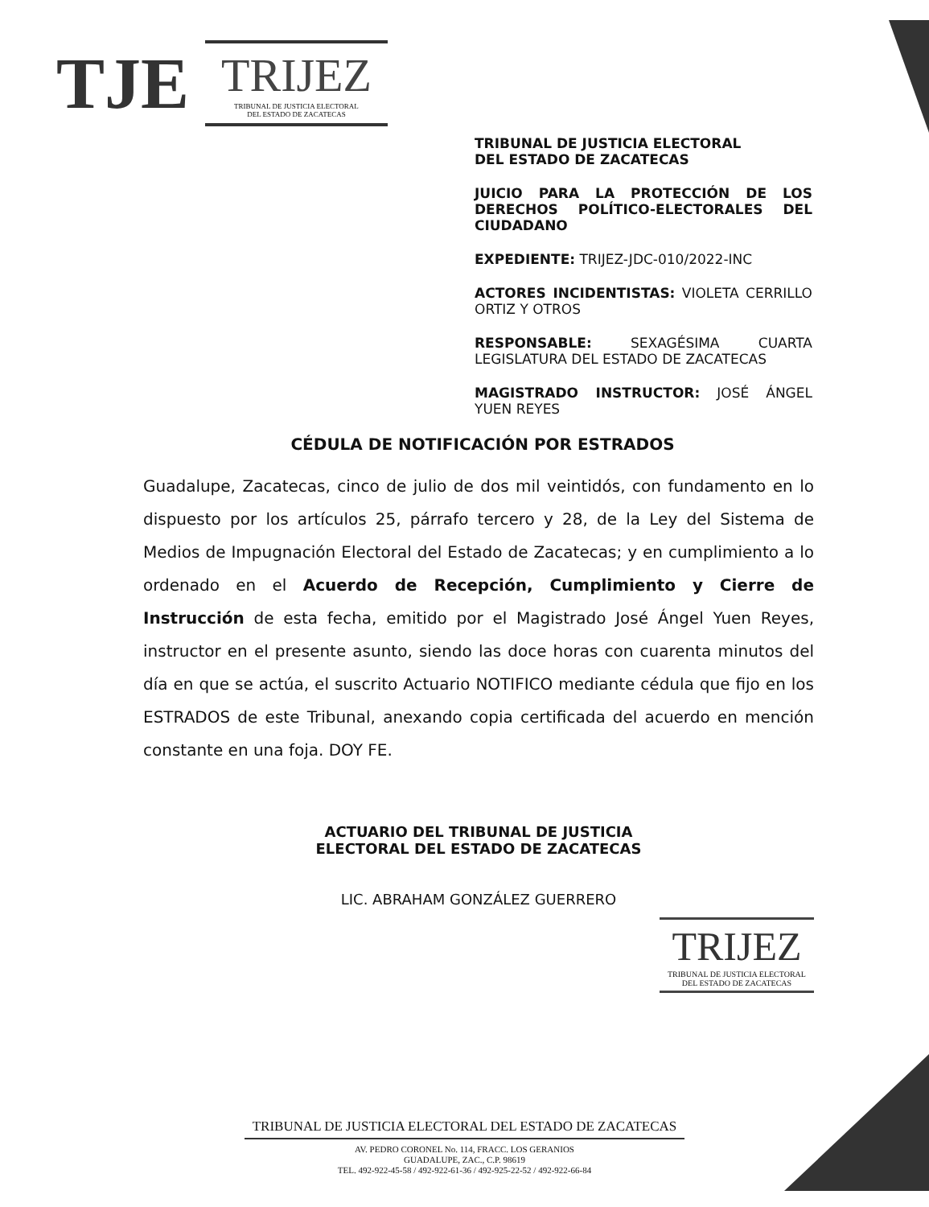TJE
TRIJEZ
TRIBUNAL DE JUSTICIA ELECTORAL
DEL ESTADO DE ZACATECAS
TRIBUNAL DE JUSTICIA ELECTORAL
DEL ESTADO DE ZACATECAS
JUICIO PARA LA PROTECCIÓN DE LOS DERECHOS POLÍTICO-ELECTORALES DEL CIUDADANO
EXPEDIENTE: TRIJEZ-JDC-010/2022-INC
ACTORES INCIDENTISTAS: VIOLETA CERRILLO ORTIZ Y OTROS
RESPONSABLE: SEXAGÉSIMA CUARTA LEGISLATURA DEL ESTADO DE ZACATECAS
MAGISTRADO INSTRUCTOR: JOSÉ ÁNGEL YUEN REYES
CÉDULA DE NOTIFICACIÓN POR ESTRADOS
Guadalupe, Zacatecas, cinco de julio de dos mil veintidós, con fundamento en lo dispuesto por los artículos 25, párrafo tercero y 28, de la Ley del Sistema de Medios de Impugnación Electoral del Estado de Zacatecas; y en cumplimiento a lo ordenado en el Acuerdo de Recepción, Cumplimiento y Cierre de Instrucción de esta fecha, emitido por el Magistrado José Ángel Yuen Reyes, instructor en el presente asunto, siendo las doce horas con cuarenta minutos del día en que se actúa, el suscrito Actuario NOTIFICO mediante cédula que fijo en los ESTRADOS de este Tribunal, anexando copia certificada del acuerdo en mención constante en una foja. DOY FE.
ACTUARIO DEL TRIBUNAL DE JUSTICIA ELECTORAL DEL ESTADO DE ZACATECAS
LIC. ABRAHAM GONZÁLEZ GUERRERO
TRIJEZ
TRIBUNAL DE JUSTICIA ELECTORAL
DEL ESTADO DE ZACATECAS
TRIBUNAL DE JUSTICIA ELECTORAL DEL ESTADO DE ZACATECAS
AV. PEDRO CORONEL No. 114, FRACC. LOS GERANIOS
GUADALUPE, ZAC., C.P. 98619
TEL. 492-922-45-58 / 492-922-61-36 / 492-925-22-52 / 492-922-66-84